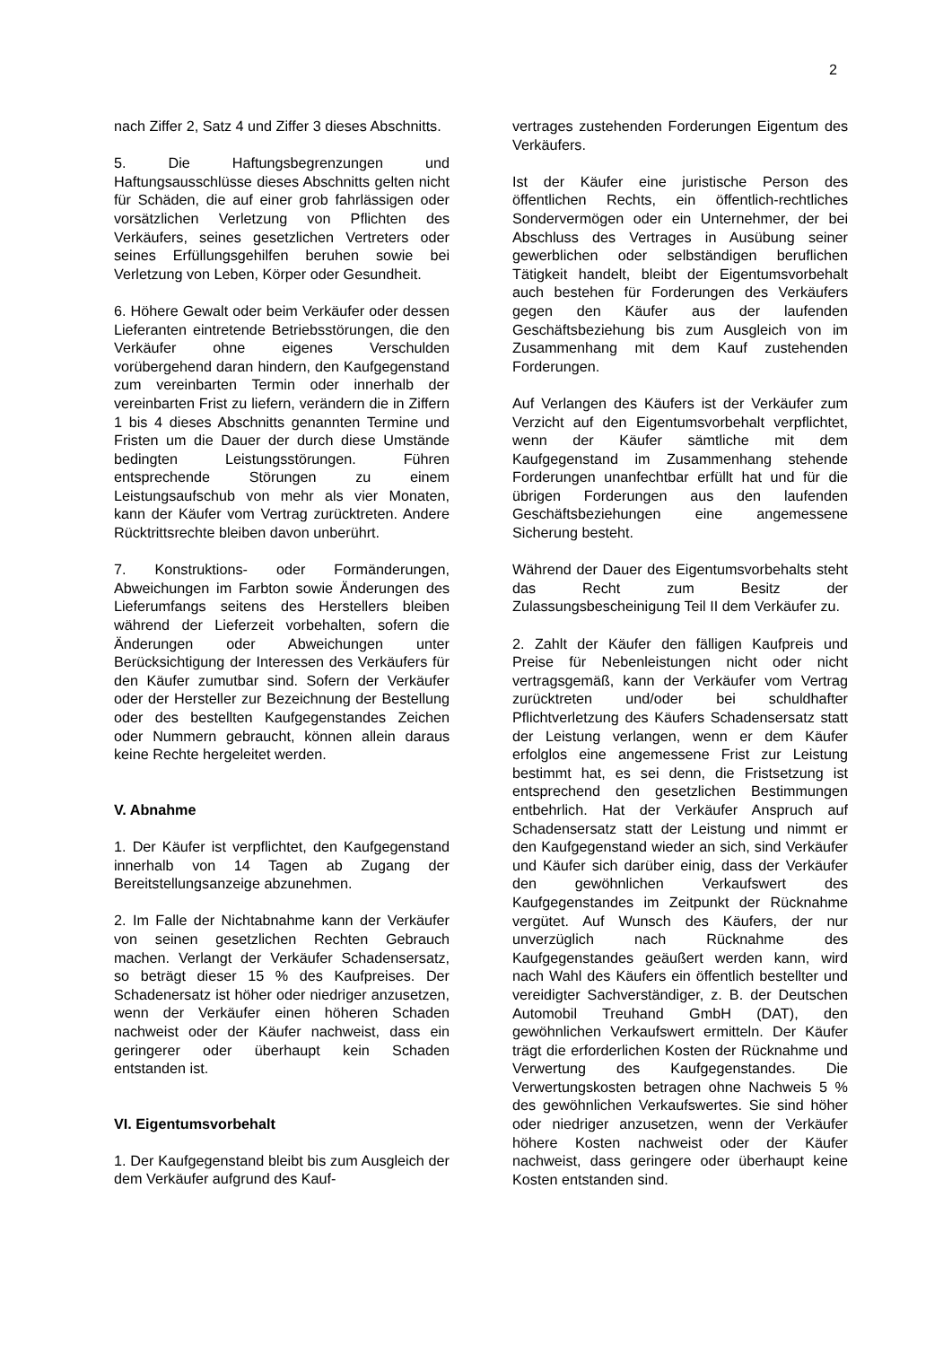2
nach Ziffer 2, Satz 4 und Ziffer 3 dieses Abschnitts.
5. Die Haftungsbegrenzungen und Haftungsausschlüsse dieses Abschnitts gelten nicht für Schäden, die auf einer grob fahrlässigen oder vorsätzlichen Verletzung von Pflichten des Verkäufers, seines gesetzlichen Vertreters oder seines Erfüllungsgehilfen beruhen sowie bei Verletzung von Leben, Körper oder Gesundheit.
6. Höhere Gewalt oder beim Verkäufer oder dessen Lieferanten eintretende Betriebsstörungen, die den Verkäufer ohne eigenes Verschulden vorübergehend daran hindern, den Kaufgegenstand zum vereinbarten Termin oder innerhalb der vereinbarten Frist zu liefern, verändern die in Ziffern 1 bis 4 dieses Abschnitts genannten Termine und Fristen um die Dauer der durch diese Umstände bedingten Leistungsstörungen. Führen entsprechende Störungen zu einem Leistungsaufschub von mehr als vier Monaten, kann der Käufer vom Vertrag zurücktreten. Andere Rücktrittsrechte bleiben davon unberührt.
7. Konstruktions- oder Formänderungen, Abweichungen im Farbton sowie Änderungen des Lieferumfangs seitens des Herstellers bleiben während der Lieferzeit vorbehalten, sofern die Änderungen oder Abweichungen unter Berücksichtigung der Interessen des Verkäufers für den Käufer zumutbar sind. Sofern der Verkäufer oder der Hersteller zur Bezeichnung der Bestellung oder des bestellten Kaufgegenstandes Zeichen oder Nummern gebraucht, können allein daraus keine Rechte hergeleitet werden.
V. Abnahme
1. Der Käufer ist verpflichtet, den Kaufgegenstand innerhalb von 14 Tagen ab Zugang der Bereitstellungsanzeige abzunehmen.
2. Im Falle der Nichtabnahme kann der Verkäufer von seinen gesetzlichen Rechten Gebrauch machen. Verlangt der Verkäufer Schadensersatz, so beträgt dieser 15 % des Kaufpreises. Der Schadenersatz ist höher oder niedriger anzusetzen, wenn der Verkäufer einen höheren Schaden nachweist oder der Käufer nachweist, dass ein geringerer oder überhaupt kein Schaden entstanden ist.
VI. Eigentumsvorbehalt
1. Der Kaufgegenstand bleibt bis zum Ausgleich der dem Verkäufer aufgrund des Kauf-
vertrages zustehenden Forderungen Eigentum des Verkäufers.
Ist der Käufer eine juristische Person des öffentlichen Rechts, ein öffentlich-rechtliches Sondervermögen oder ein Unternehmer, der bei Abschluss des Vertrages in Ausübung seiner gewerblichen oder selbständigen beruflichen Tätigkeit handelt, bleibt der Eigentumsvorbehalt auch bestehen für Forderungen des Verkäufers gegen den Käufer aus der laufenden Geschäftsbeziehung bis zum Ausgleich von im Zusammenhang mit dem Kauf zustehenden Forderungen.
Auf Verlangen des Käufers ist der Verkäufer zum Verzicht auf den Eigentumsvorbehalt verpflichtet, wenn der Käufer sämtliche mit dem Kaufgegenstand im Zusammenhang stehende Forderungen unanfechtbar erfüllt hat und für die übrigen Forderungen aus den laufenden Geschäftsbeziehungen eine angemessene Sicherung besteht.
Während der Dauer des Eigentumsvorbehalts steht das Recht zum Besitz der Zulassungsbescheinigung Teil II dem Verkäufer zu.
2. Zahlt der Käufer den fälligen Kaufpreis und Preise für Nebenleistungen nicht oder nicht vertragsgemäß, kann der Verkäufer vom Vertrag zurücktreten und/oder bei schuldhafter Pflichtverletzung des Käufers Schadensersatz statt der Leistung verlangen, wenn er dem Käufer erfolglos eine angemessene Frist zur Leistung bestimmt hat, es sei denn, die Fristsetzung ist entsprechend den gesetzlichen Bestimmungen entbehrlich. Hat der Verkäufer Anspruch auf Schadensersatz statt der Leistung und nimmt er den Kaufgegenstand wieder an sich, sind Verkäufer und Käufer sich darüber einig, dass der Verkäufer den gewöhnlichen Verkaufswert des Kaufgegenstandes im Zeitpunkt der Rücknahme vergütet. Auf Wunsch des Käufers, der nur unverzüglich nach Rücknahme des Kaufgegenstandes geäußert werden kann, wird nach Wahl des Käufers ein öffentlich bestellter und vereidigter Sachverständiger, z. B. der Deutschen Automobil Treuhand GmbH (DAT), den gewöhnlichen Verkaufswert ermitteln. Der Käufer trägt die erforderlichen Kosten der Rücknahme und Verwertung des Kaufgegenstandes. Die Verwertungskosten betragen ohne Nachweis 5 % des gewöhnlichen Verkaufswertes. Sie sind höher oder niedriger anzusetzen, wenn der Verkäufer höhere Kosten nachweist oder der Käufer nachweist, dass geringere oder überhaupt keine Kosten entstanden sind.